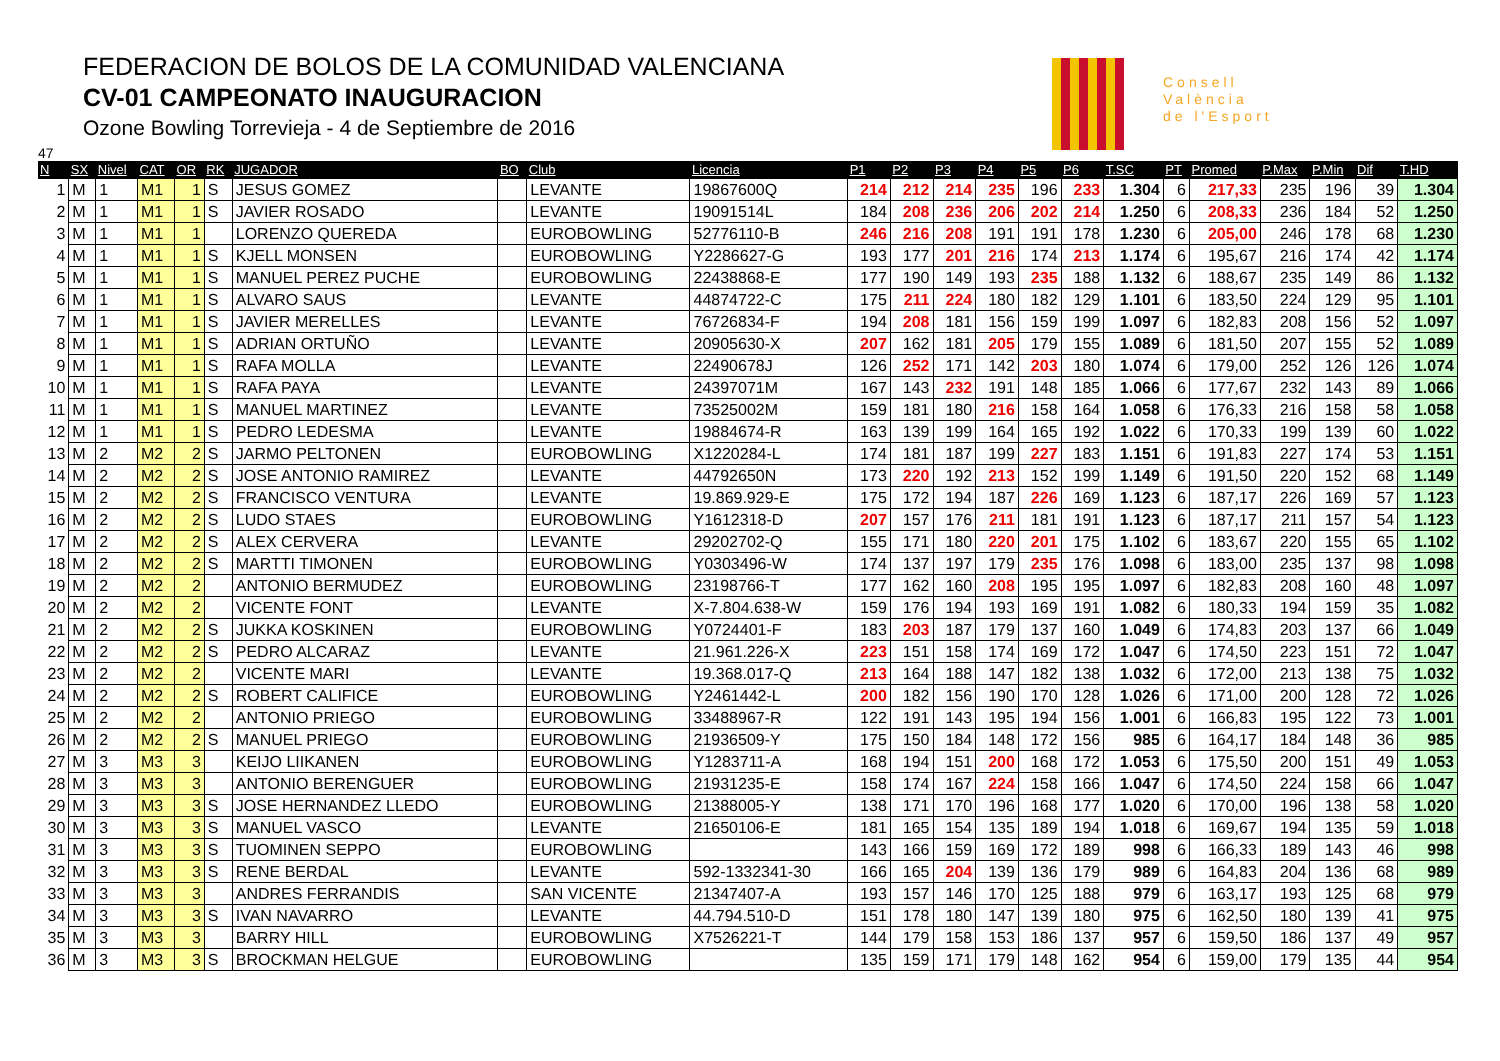FEDERACION DE BOLOS DE LA COMUNIDAD VALENCIANA
CV-01 CAMPEONATO INAUGURACION
Ozone Bowling Torrevieja - 4 de Septiembre de 2016
Consell
València
de l'Esport
47
| N | SX | Nivel | CAT | OR | RK | JUGADOR | BO | Club | Licencia | P1 | P2 | P3 | P4 | P5 | P6 | T.SC | PT | Promed | P.Max | P.Min | Dif | T.HD |
| --- | --- | --- | --- | --- | --- | --- | --- | --- | --- | --- | --- | --- | --- | --- | --- | --- | --- | --- | --- | --- | --- | --- |
| 1 | M | 1 | M1 | 1 | S | JESUS GOMEZ | | LEVANTE | 19867600Q | 214 | 212 | 214 | 235 | 196 | 233 | 1.304 | 6 | 217,33 | 235 | 196 | 39 | 1.304 |
| 2 | M | 1 | M1 | 1 | S | JAVIER ROSADO | | LEVANTE | 19091514L | 184 | 208 | 236 | 206 | 202 | 214 | 1.250 | 6 | 208,33 | 236 | 184 | 52 | 1.250 |
| 3 | M | 1 | M1 | 1 | | LORENZO QUEREDA | | EUROBOWLING | 52776110-B | 246 | 216 | 208 | 191 | 191 | 178 | 1.230 | 6 | 205,00 | 246 | 178 | 68 | 1.230 |
| 4 | M | 1 | M1 | 1 | S | KJELL MONSEN | | EUROBOWLING | Y2286627-G | 193 | 177 | 201 | 216 | 174 | 213 | 1.174 | 6 | 195,67 | 216 | 174 | 42 | 1.174 |
| 5 | M | 1 | M1 | 1 | S | MANUEL PEREZ PUCHE | | EUROBOWLING | 22438868-E | 177 | 190 | 149 | 193 | 235 | 188 | 1.132 | 6 | 188,67 | 235 | 149 | 86 | 1.132 |
| 6 | M | 1 | M1 | 1 | S | ALVARO SAUS | | LEVANTE | 44874722-C | 175 | 211 | 224 | 180 | 182 | 129 | 1.101 | 6 | 183,50 | 224 | 129 | 95 | 1.101 |
| 7 | M | 1 | M1 | 1 | S | JAVIER MERELLES | | LEVANTE | 76726834-F | 194 | 208 | 181 | 156 | 159 | 199 | 1.097 | 6 | 182,83 | 208 | 156 | 52 | 1.097 |
| 8 | M | 1 | M1 | 1 | S | ADRIAN ORTUÑO | | LEVANTE | 20905630-X | 207 | 162 | 181 | 205 | 179 | 155 | 1.089 | 6 | 181,50 | 207 | 155 | 52 | 1.089 |
| 9 | M | 1 | M1 | 1 | S | RAFA MOLLA | | LEVANTE | 22490678J | 126 | 252 | 171 | 142 | 203 | 180 | 1.074 | 6 | 179,00 | 252 | 126 | 126 | 1.074 |
| 10 | M | 1 | M1 | 1 | S | RAFA PAYA | | LEVANTE | 24397071M | 167 | 143 | 232 | 191 | 148 | 185 | 1.066 | 6 | 177,67 | 232 | 143 | 89 | 1.066 |
| 11 | M | 1 | M1 | 1 | S | MANUEL MARTINEZ | | LEVANTE | 73525002M | 159 | 181 | 180 | 216 | 158 | 164 | 1.058 | 6 | 176,33 | 216 | 158 | 58 | 1.058 |
| 12 | M | 1 | M1 | 1 | S | PEDRO LEDESMA | | LEVANTE | 19884674-R | 163 | 139 | 199 | 164 | 165 | 192 | 1.022 | 6 | 170,33 | 199 | 139 | 60 | 1.022 |
| 13 | M | 2 | M2 | 2 | S | JARMO PELTONEN | | EUROBOWLING | X1220284-L | 174 | 181 | 187 | 199 | 227 | 183 | 1.151 | 6 | 191,83 | 227 | 174 | 53 | 1.151 |
| 14 | M | 2 | M2 | 2 | S | JOSE ANTONIO RAMIREZ | | LEVANTE | 44792650N | 173 | 220 | 192 | 213 | 152 | 199 | 1.149 | 6 | 191,50 | 220 | 152 | 68 | 1.149 |
| 15 | M | 2 | M2 | 2 | S | FRANCISCO VENTURA | | LEVANTE | 19.869.929-E | 175 | 172 | 194 | 187 | 226 | 169 | 1.123 | 6 | 187,17 | 226 | 169 | 57 | 1.123 |
| 16 | M | 2 | M2 | 2 | S | LUDO STAES | | EUROBOWLING | Y1612318-D | 207 | 157 | 176 | 211 | 181 | 191 | 1.123 | 6 | 187,17 | 211 | 157 | 54 | 1.123 |
| 17 | M | 2 | M2 | 2 | S | ALEX CERVERA | | LEVANTE | 29202702-Q | 155 | 171 | 180 | 220 | 201 | 175 | 1.102 | 6 | 183,67 | 220 | 155 | 65 | 1.102 |
| 18 | M | 2 | M2 | 2 | S | MARTTI TIMONEN | | EUROBOWLING | Y0303496-W | 174 | 137 | 197 | 179 | 235 | 176 | 1.098 | 6 | 183,00 | 235 | 137 | 98 | 1.098 |
| 19 | M | 2 | M2 | 2 | | ANTONIO BERMUDEZ | | EUROBOWLING | 23198766-T | 177 | 162 | 160 | 208 | 195 | 195 | 1.097 | 6 | 182,83 | 208 | 160 | 48 | 1.097 |
| 20 | M | 2 | M2 | 2 | | VICENTE FONT | | LEVANTE | X-7.804.638-W | 159 | 176 | 194 | 193 | 169 | 191 | 1.082 | 6 | 180,33 | 194 | 159 | 35 | 1.082 |
| 21 | M | 2 | M2 | 2 | S | JUKKA KOSKINEN | | EUROBOWLING | Y0724401-F | 183 | 203 | 187 | 179 | 137 | 160 | 1.049 | 6 | 174,83 | 203 | 137 | 66 | 1.049 |
| 22 | M | 2 | M2 | 2 | S | PEDRO ALCARAZ | | LEVANTE | 21.961.226-X | 223 | 151 | 158 | 174 | 169 | 172 | 1.047 | 6 | 174,50 | 223 | 151 | 72 | 1.047 |
| 23 | M | 2 | M2 | 2 | | VICENTE MARI | | LEVANTE | 19.368.017-Q | 213 | 164 | 188 | 147 | 182 | 138 | 1.032 | 6 | 172,00 | 213 | 138 | 75 | 1.032 |
| 24 | M | 2 | M2 | 2 | S | ROBERT CALIFICE | | EUROBOWLING | Y2461442-L | 200 | 182 | 156 | 190 | 170 | 128 | 1.026 | 6 | 171,00 | 200 | 128 | 72 | 1.026 |
| 25 | M | 2 | M2 | 2 | | ANTONIO PRIEGO | | EUROBOWLING | 33488967-R | 122 | 191 | 143 | 195 | 194 | 156 | 1.001 | 6 | 166,83 | 195 | 122 | 73 | 1.001 |
| 26 | M | 2 | M2 | 2 | S | MANUEL PRIEGO | | EUROBOWLING | 21936509-Y | 175 | 150 | 184 | 148 | 172 | 156 | 985 | 6 | 164,17 | 184 | 148 | 36 | 985 |
| 27 | M | 3 | M3 | 3 | | KEIJO LIIKANEN | | EUROBOWLING | Y1283711-A | 168 | 194 | 151 | 200 | 168 | 172 | 1.053 | 6 | 175,50 | 200 | 151 | 49 | 1.053 |
| 28 | M | 3 | M3 | 3 | | ANTONIO BERENGUER | | EUROBOWLING | 21931235-E | 158 | 174 | 167 | 224 | 158 | 166 | 1.047 | 6 | 174,50 | 224 | 158 | 66 | 1.047 |
| 29 | M | 3 | M3 | 3 | S | JOSE HERNANDEZ LLEDO | | EUROBOWLING | 21388005-Y | 138 | 171 | 170 | 196 | 168 | 177 | 1.020 | 6 | 170,00 | 196 | 138 | 58 | 1.020 |
| 30 | M | 3 | M3 | 3 | S | MANUEL VASCO | | LEVANTE | 21650106-E | 181 | 165 | 154 | 135 | 189 | 194 | 1.018 | 6 | 169,67 | 194 | 135 | 59 | 1.018 |
| 31 | M | 3 | M3 | 3 | S | TUOMINEN SEPPO | | EUROBOWLING | | 143 | 166 | 159 | 169 | 172 | 189 | 998 | 6 | 166,33 | 189 | 143 | 46 | 998 |
| 32 | M | 3 | M3 | 3 | S | RENE BERDAL | | LEVANTE | 592-1332341-30 | 166 | 165 | 204 | 139 | 136 | 179 | 989 | 6 | 164,83 | 204 | 136 | 68 | 989 |
| 33 | M | 3 | M3 | 3 | | ANDRES FERRANDIS | | SAN VICENTE | 21347407-A | 193 | 157 | 146 | 170 | 125 | 188 | 979 | 6 | 163,17 | 193 | 125 | 68 | 979 |
| 34 | M | 3 | M3 | 3 | S | IVAN NAVARRO | | LEVANTE | 44.794.510-D | 151 | 178 | 180 | 147 | 139 | 180 | 975 | 6 | 162,50 | 180 | 139 | 41 | 975 |
| 35 | M | 3 | M3 | 3 | | BARRY HILL | | EUROBOWLING | X7526221-T | 144 | 179 | 158 | 153 | 186 | 137 | 957 | 6 | 159,50 | 186 | 137 | 49 | 957 |
| 36 | M | 3 | M3 | 3 | S | BROCKMAN HELGUE | | EUROBOWLING | | 135 | 159 | 171 | 179 | 148 | 162 | 954 | 6 | 159,00 | 179 | 135 | 44 | 954 |